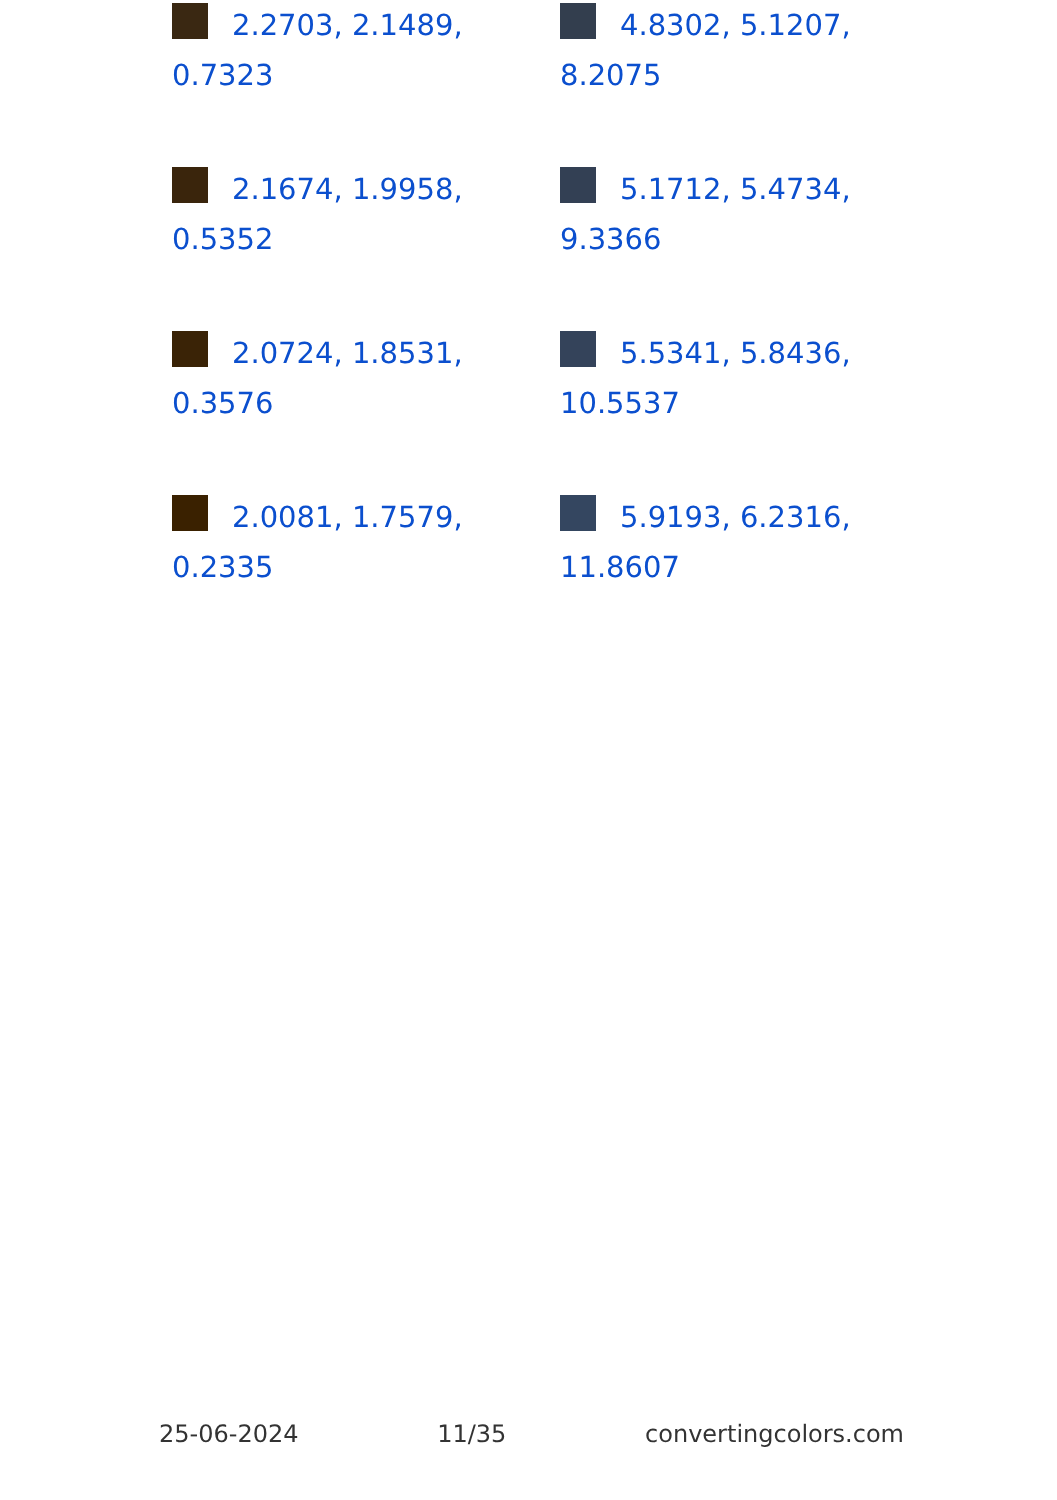2.2703, 2.1489, 0.7323 4.8302, 5.1207, 8.2075
2.1674, 1.9958, 0.5352 5.1712, 5.4734, 9.3366
2.0724, 1.8531, 0.3576 5.5341, 5.8436, 10.5537
2.0081, 1.7579, 0.2335 5.9193, 6.2316, 11.8607
25-06-2024 11/35 convertingcolors.com